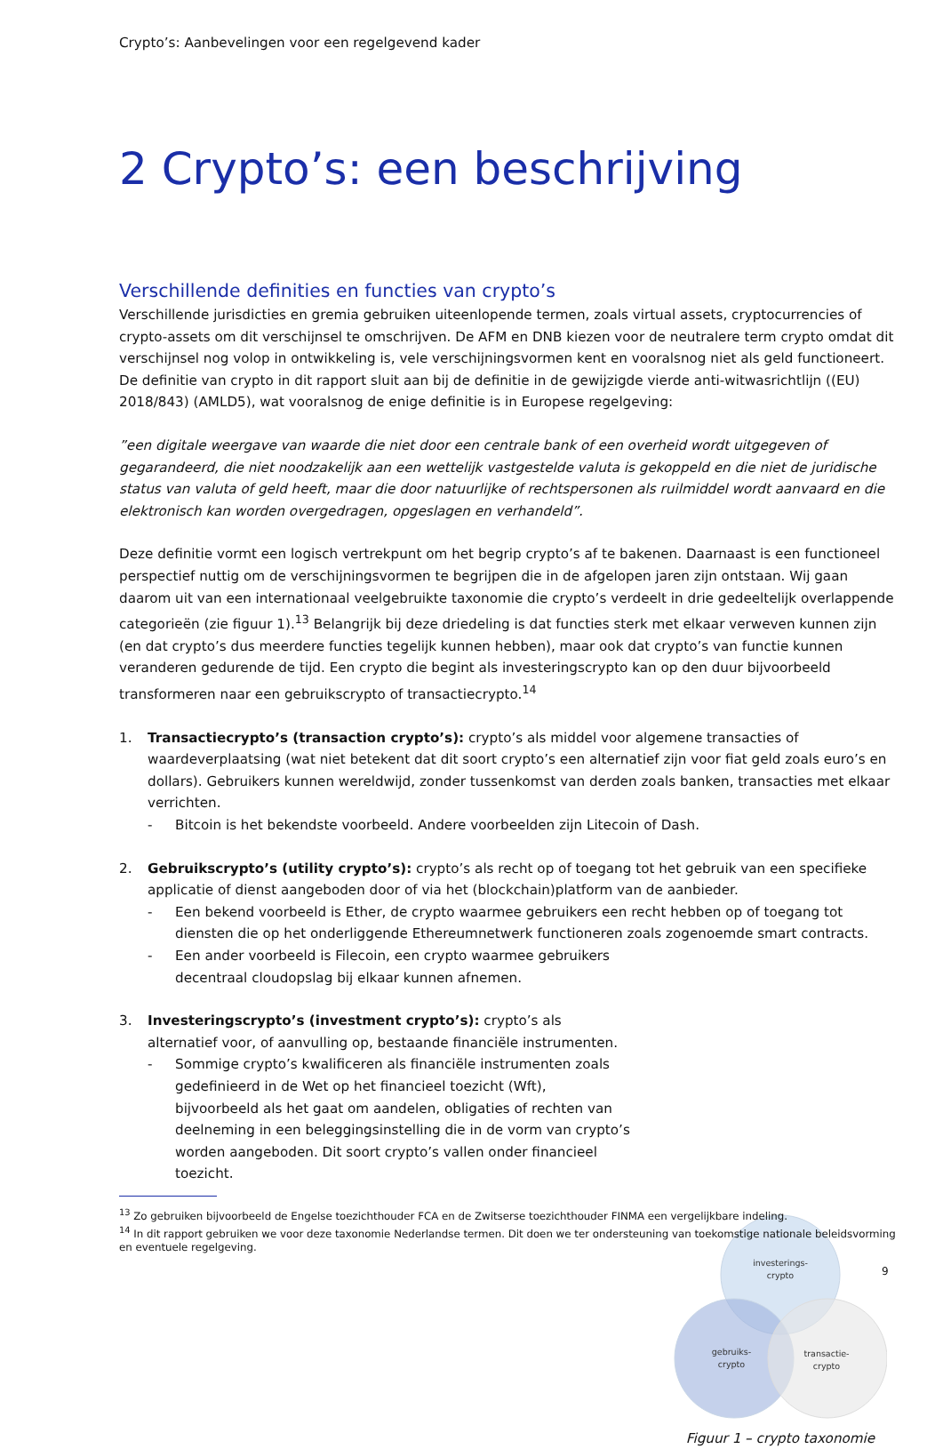Crypto’s: Aanbevelingen voor een regelgevend kader
2 Crypto’s: een beschrijving
Verschillende definities en functies van crypto’s
Verschillende jurisdicties en gremia gebruiken uiteenlopende termen, zoals virtual assets, cryptocurrencies of crypto-assets om dit verschijnsel te omschrijven. De AFM en DNB kiezen voor de neutralere term crypto omdat dit verschijnsel nog volop in ontwikkeling is, vele verschijningsvormen kent en vooralsnog niet als geld functioneert. De definitie van crypto in dit rapport sluit aan bij de definitie in de gewijzigde vierde anti-witwasrichtlijn ((EU) 2018/843) (AMLD5), wat vooralsnog de enige definitie is in Europese regelgeving:
”een digitale weergave van waarde die niet door een centrale bank of een overheid wordt uitgegeven of gegarandeerd, die niet noodzakelijk aan een wettelijk vastgestelde valuta is gekoppeld en die niet de juridische status van valuta of geld heeft, maar die door natuurlijke of rechtspersonen als ruilmiddel wordt aanvaard en die elektronisch kan worden overgedragen, opgeslagen en verhandeld”.
Deze definitie vormt een logisch vertrekpunt om het begrip crypto’s af te bakenen. Daarnaast is een functioneel perspectief nuttig om de verschijningsvormen te begrijpen die in de afgelopen jaren zijn ontstaan. Wij gaan daarom uit van een internationaal veelgebruikte taxonomie die crypto’s verdeelt in drie gedeeltelijk overlappende categorieën (zie figuur 1).<sup>13</sup> Belangrijk bij deze driedeling is dat functies sterk met elkaar verweven kunnen zijn (en dat crypto’s dus meerdere functies tegelijk kunnen hebben), maar ook dat crypto’s van functie kunnen veranderen gedurende de tijd. Een crypto die begint als investeringscrypto kan op den duur bijvoorbeeld transformeren naar een gebruikscrypto of transactiecrypto.<sup>14</sup>
1. Transactiecrypto’s (transaction crypto’s): crypto’s als middel voor algemene transacties of waardeverplaatsing (wat niet betekent dat dit soort crypto’s een alternatief zijn voor fiat geld zoals euro’s en dollars). Gebruikers kunnen wereldwijd, zonder tussenkomst van derden zoals banken, transacties met elkaar verrichten.
- Bitcoin is het bekendste voorbeeld. Andere voorbeelden zijn Litecoin of Dash.
2. Gebruikscrypto’s (utility crypto’s): crypto’s als recht op of toegang tot het gebruik van een specifieke applicatie of dienst aangeboden door of via het (blockchain)platform van de aanbieder.
- Een bekend voorbeeld is Ether, de crypto waarmee gebruikers een recht hebben op of toegang tot diensten die op het onderliggende Ethereumnetwerk functioneren zoals zogenoemde smart contracts.
- Een ander voorbeeld is Filecoin, een crypto waarmee gebruikers decentraal cloudopslag bij elkaar kunnen afnemen.
3. Investeringscrypto’s (investment crypto’s): crypto’s als alternatief voor, of aanvulling op, bestaande financiële instrumenten.
- Sommige crypto’s kwalificeren als financiële instrumenten zoals gedefinieerd in de Wet op het financieel toezicht (Wft), bijvoorbeeld als het gaat om aandelen, obligaties of rechten van deelneming in een beleggingsinstelling die in de vorm van crypto’s worden aangeboden. Dit soort crypto’s vallen onder financieel toezicht.
investerings-
crypto
gebruiks-
crypto
transactie-
crypto
Figuur 1 – crypto taxonomie
<sup>13</sup> Zo gebruiken bijvoorbeeld de Engelse toezichthouder FCA en de Zwitserse toezichthouder FINMA een vergelijkbare indeling.
<sup>14</sup> In dit rapport gebruiken we voor deze taxonomie Nederlandse termen. Dit doen we ter ondersteuning van toekomstige nationale beleidsvorming en eventuele regelgeving.
9